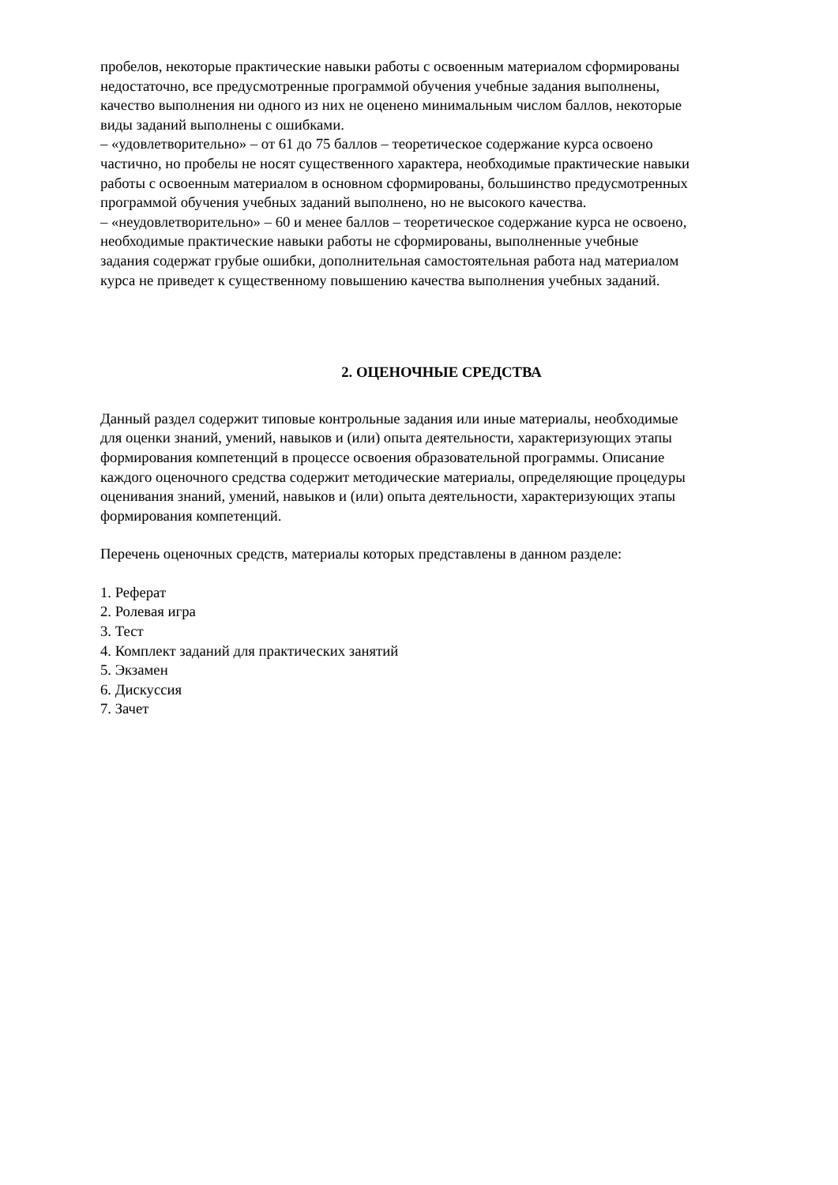пробелов, некоторые практические навыки работы с освоенным материалом сформированы
недостаточно, все предусмотренные программой обучения учебные задания выполнены,
качество выполнения ни одного из них не оценено минимальным числом баллов, некоторые
виды заданий выполнены с ошибками.
– «удовлетворительно» – от 61 до 75 баллов – теоретическое содержание курса освоено
частично, но пробелы не носят существенного характера, необходимые практические навыки
работы с освоенным материалом в основном сформированы, большинство предусмотренных
программой обучения учебных заданий выполнено, но не высокого качества.
– «неудовлетворительно» – 60 и менее баллов – теоретическое содержание курса не освоено,
необходимые практические навыки работы не сформированы, выполненные учебные
задания содержат грубые ошибки, дополнительная самостоятельная работа над материалом
курса не приведет к существенному повышению качества выполнения учебных заданий.
2. ОЦЕНОЧНЫЕ СРЕДСТВА
Данный раздел содержит типовые контрольные задания или иные материалы, необходимые
для оценки знаний, умений, навыков и (или) опыта деятельности, характеризующих этапы
формирования компетенций в процессе освоения образовательной программы. Описание
каждого оценочного средства содержит методические материалы, определяющие процедуры
оценивания знаний, умений, навыков и (или) опыта деятельности, характеризующих этапы
формирования компетенций.
Перечень оценочных средств, материалы которых представлены в данном разделе:
1. Реферат
2. Ролевая игра
3. Тест
4. Комплект заданий для практических занятий
5. Экзамен
6. Дискуссия
7. Зачет